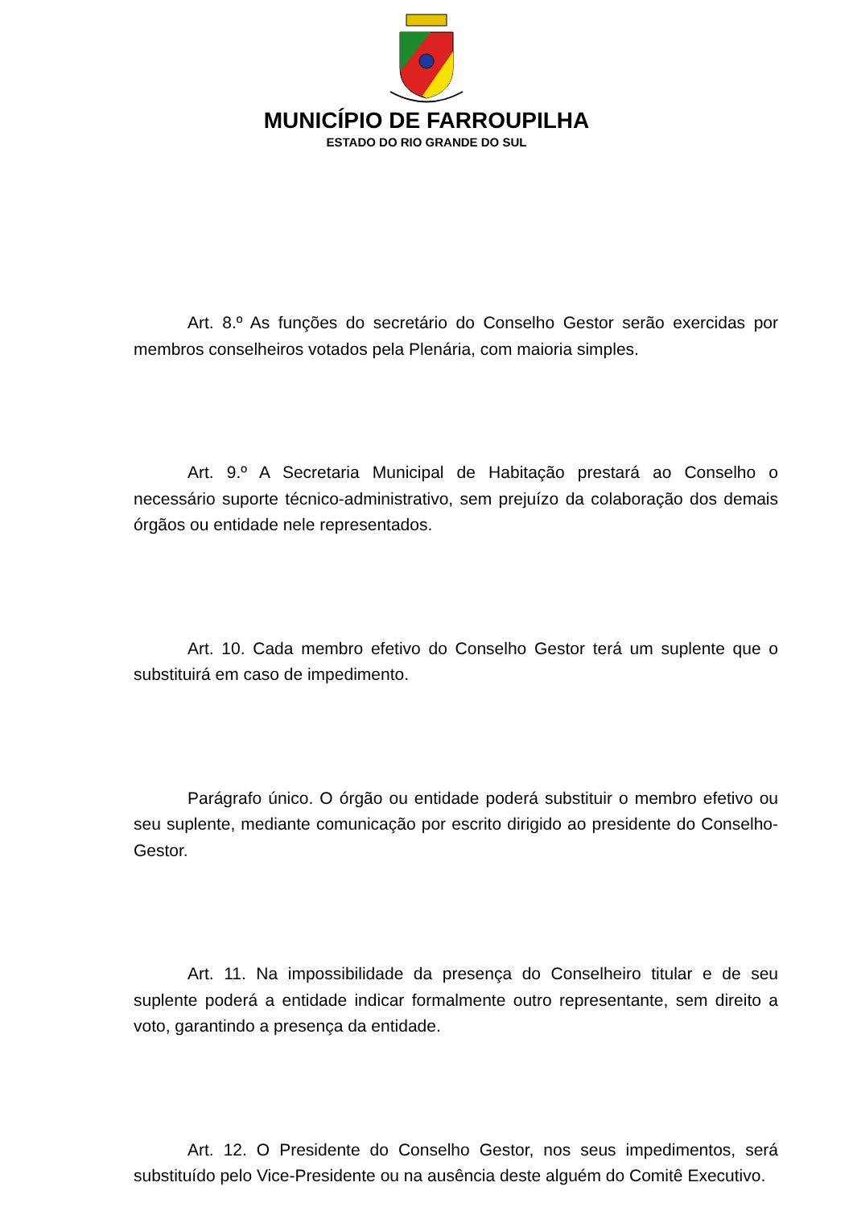MUNICÍPIO DE FARROUPILHA
ESTADO DO RIO GRANDE DO SUL
Art. 8.º As funções do secretário do Conselho Gestor serão exercidas por membros conselheiros votados pela Plenária, com maioria simples.
Art. 9.º A Secretaria Municipal de Habitação prestará ao Conselho o necessário suporte técnico-administrativo, sem prejuízo da colaboração dos demais órgãos ou entidade nele representados.
Art. 10. Cada membro efetivo do Conselho Gestor terá um suplente que o substituirá em caso de impedimento.
Parágrafo único. O órgão ou entidade poderá substituir o membro efetivo ou seu suplente, mediante comunicação por escrito dirigido ao presidente do Conselho-Gestor.
Art. 11. Na impossibilidade da presença do Conselheiro titular e de seu suplente poderá a entidade indicar formalmente outro representante, sem direito a voto, garantindo a presença da entidade.
Art. 12. O Presidente do Conselho Gestor, nos seus impedimentos, será substituído pelo Vice-Presidente ou na ausência deste alguém do Comitê Executivo.